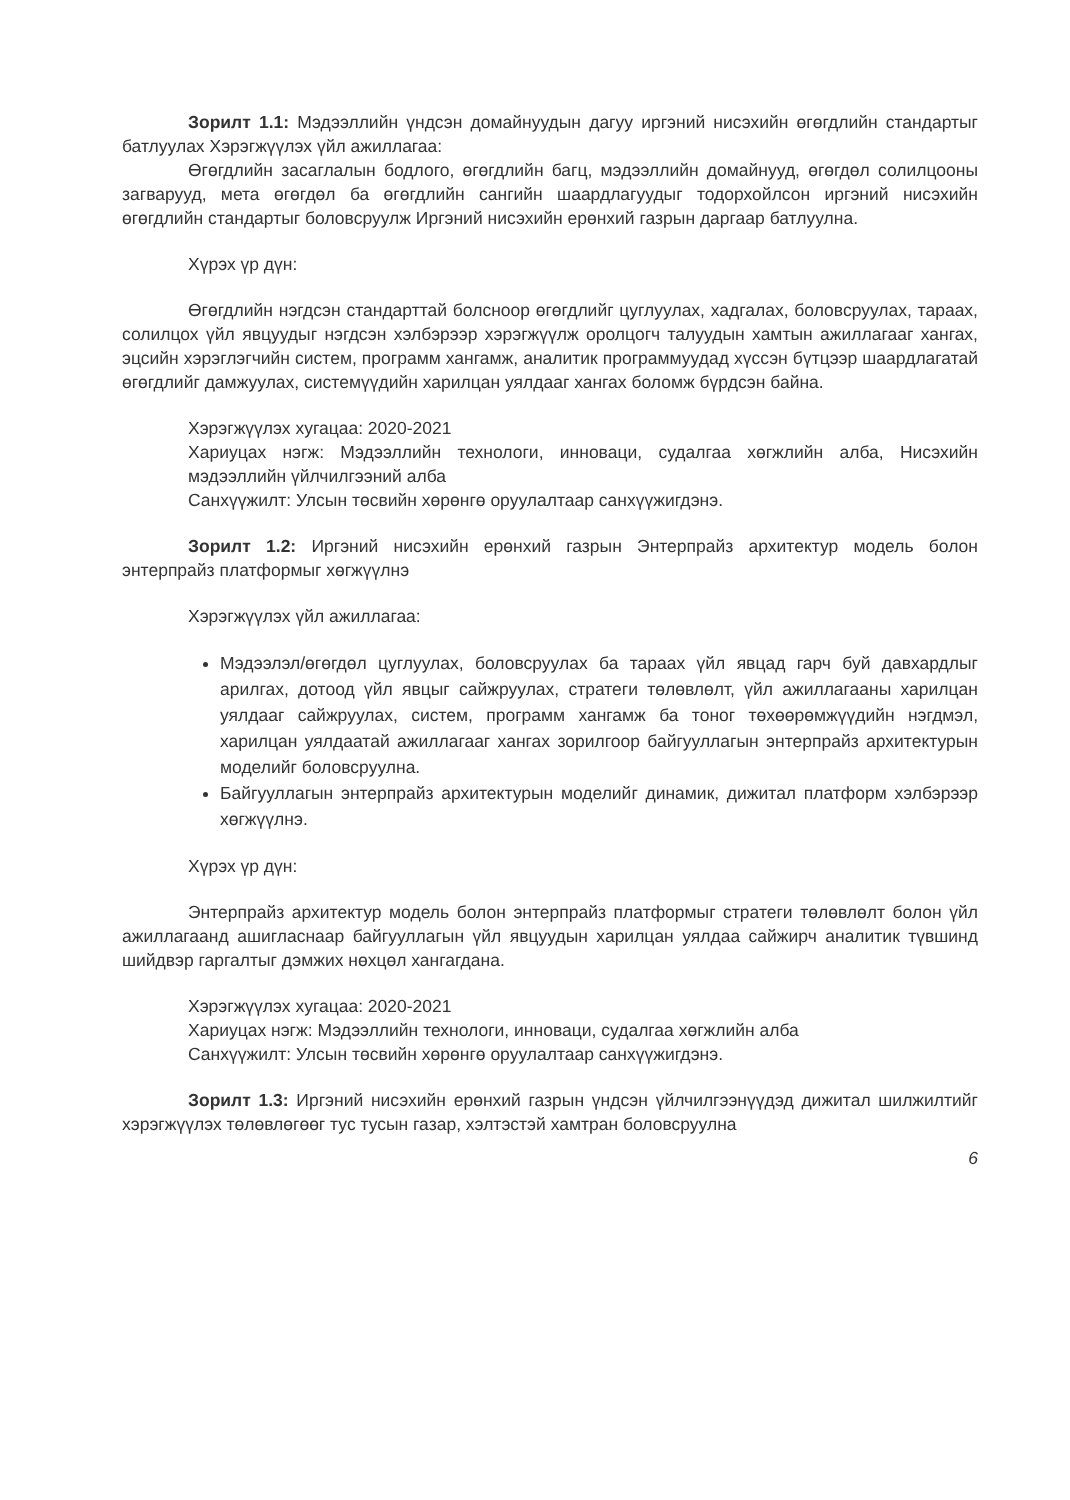Зорилт 1.1: Мэдээллийн үндсэн домайнуудын дагуу иргэний нисэхийн өгөгдлийн стандартыг батлуулах Хэрэгжүүлэх үйл ажиллагаа:
Өгөгдлийн засаглалын бодлого, өгөгдлийн багц, мэдээллийн домайнууд, өгөгдөл солилцооны загварууд, мета өгөгдөл ба өгөгдлийн сангийн шаардлагуудыг тодорхойлсон иргэний нисэхийн өгөгдлийн стандартыг боловсруулж Иргэний нисэхийн ерөнхий газрын даргаар батлуулна.
Хүрэх үр дүн:
Өгөгдлийн нэгдсэн стандарттай болсноор өгөгдлийг цуглуулах, хадгалах, боловсруулах, тараах, солилцох үйл явцуудыг нэгдсэн хэлбэрээр хэрэгжүүлж оролцогч талуудын хамтын ажиллагааг хангах, эцсийн хэрэглэгчийн систем, программ хангамж, аналитик программуудад хүссэн бүтцээр шаардлагатай өгөгдлийг дамжуулах, системүүдийн харилцан уялдааг хангах боломж бүрдсэн байна.
Хэрэгжүүлэх хугацаа: 2020-2021
Хариуцах нэгж: Мэдээллийн технологи, инноваци, судалгаа хөгжлийн алба, Нисэхийн мэдээллийн үйлчилгээний алба
Санхүүжилт: Улсын төсвийн хөрөнгө оруулалтаар санхүүжигдэнэ.
Зорилт 1.2: Иргэний нисэхийн ерөнхий газрын Энтерпрайз архитектур модель болон энтерпрайз платформыг хөгжүүлнэ
Хэрэгжүүлэх үйл ажиллагаа:
Мэдээлэл/өгөгдөл цуглуулах, боловсруулах ба тараах үйл явцад гарч буй давхардлыг арилгах, дотоод үйл явцыг сайжруулах, стратеги төлөвлөлт, үйл ажиллагааны харилцан уялдааг сайжруулах, систем, программ хангамж ба тоног төхөөрөмжүүдийн нэгдмэл, харилцан уялдаатай ажиллагааг хангах зорилгоор байгууллагын энтерпрайз архитектурын моделийг боловсруулна.
Байгууллагын энтерпрайз архитектурын моделийг динамик, дижитал платформ хэлбэрээр хөгжүүлнэ.
Хүрэх үр дүн:
Энтерпрайз архитектур модель болон энтерпрайз платформыг стратеги төлөвлөлт болон үйл ажиллагаанд ашигласнаар байгууллагын үйл явцуудын харилцан уялдаа сайжирч аналитик түвшинд шийдвэр гаргалтыг дэмжих нөхцөл хангагдана.
Хэрэгжүүлэх хугацаа: 2020-2021
Хариуцах нэгж: Мэдээллийн технологи, инноваци, судалгаа хөгжлийн алба
Санхүүжилт: Улсын төсвийн хөрөнгө оруулалтаар санхүүжигдэнэ.
Зорилт 1.3: Иргэний нисэхийн ерөнхий газрын үндсэн үйлчилгээнүүдэд дижитал шилжилтийг хэрэгжүүлэх төлөвлөгөөг тус тусын газар, хэлтэстэй хамтран боловсруулна
6